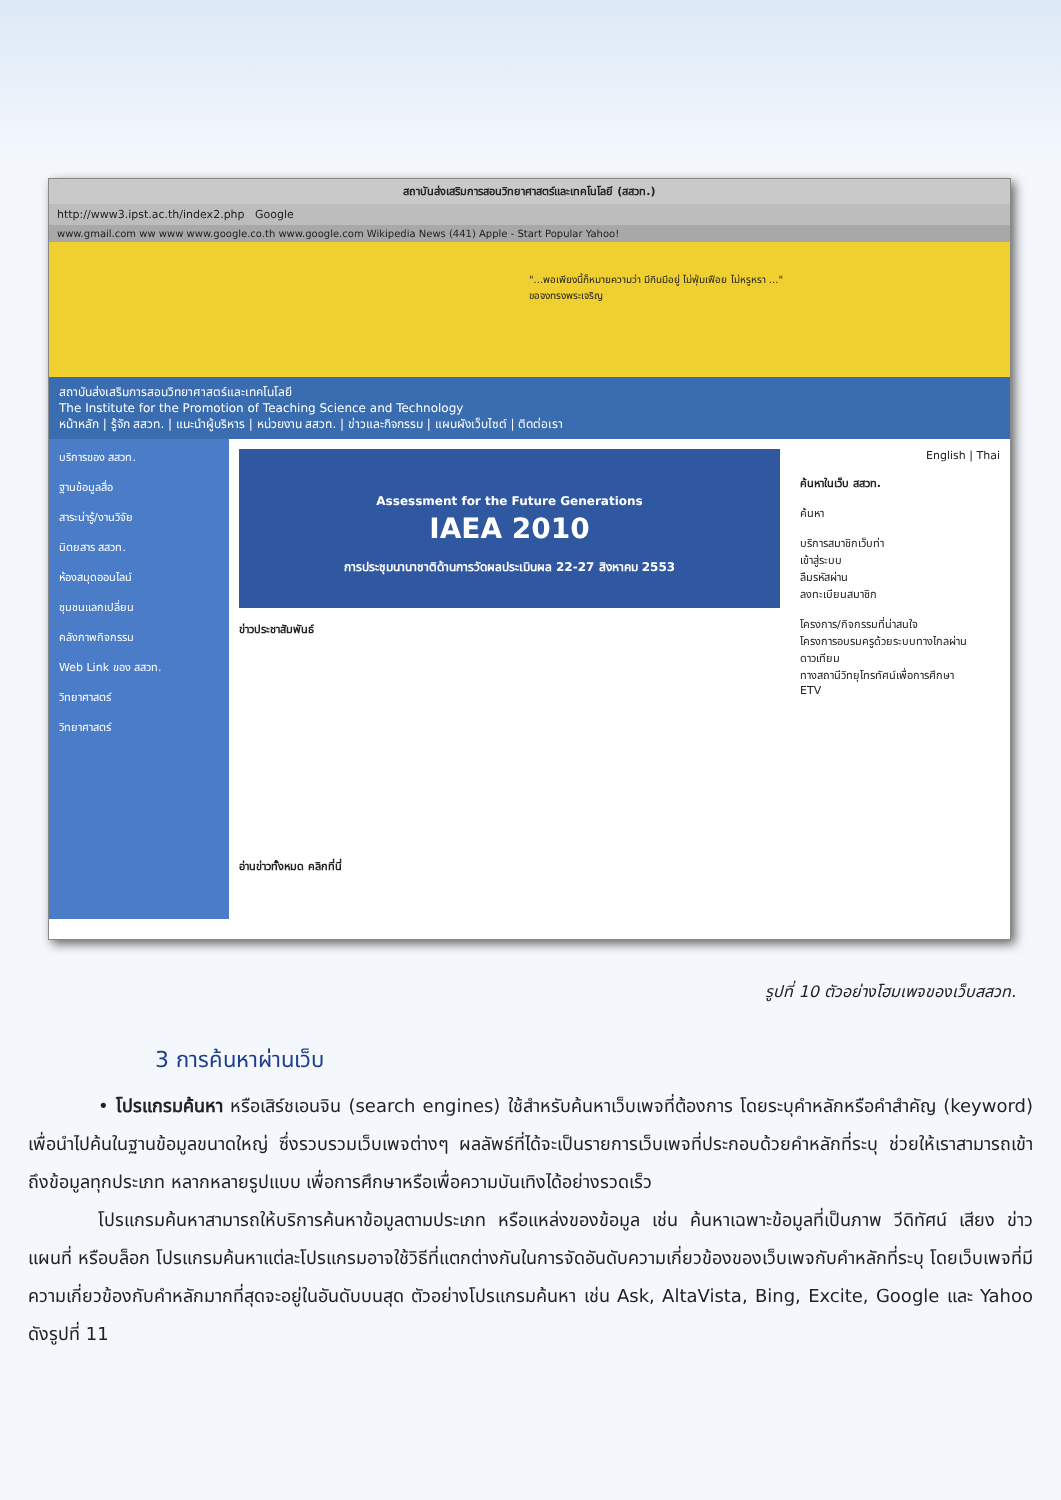สถาบันส่งเสริมการสอนวิทยาศาสตร์และเทคโนโลยี (สสวท.)
http://www3.ipst.ac.th/index2.php Google
www.gmail.com ww www www.google.co.th www.google.com Wikipedia News (441) Apple - Start Popular Yahoo!
"...พอเพียงนี้ก็หมายความว่า มีกินมีอยู่ ไม่ฟุ่มเฟือย ไม่หรูหรา ..."
ขอจงทรงพระเจริญ
สถาบันส่งเสริมการสอนวิทยาศาสตร์และเทคโนโลยี
The Institute for the Promotion of Teaching Science and Technology
หน้าหลัก | รู้จัก สสวท. | แนะนำผู้บริหาร | หน่วยงาน สสวท. | ข่าวและกิจกรรม | แผนผังเว็บไซต์ | ติดต่อเรา
บริการของ สสวท.
ฐานข้อมูลสื่อ
สาระน่ารู้/งานวิจัย
นิตยสาร สสวท.
ห้องสมุดออนไลน์
ชุมชนแลกเปลี่ยน
คลังภาพกิจกรรม
Web Link ของ สสวท.
วิทยาศาสตร์
วิทยาศาสตร์
Assessment for the Future Generations
IAEA 2010
การประชุมนานาชาติด้านการวัดผลประเมินผล 22-27 สิงหาคม 2553
ข่าวประชาสัมพันธ์
อ่านข่าวทั้งหมด คลิกที่นี่
English | Thai
ค้นหาในเว็บ สสวท.
ค้นหา
บริการสมาชิกเว็บท่า
เข้าสู่ระบบ
ลืมรหัสผ่าน
ลงทะเบียนสมาชิก
โครงการ/กิจกรรมที่น่าสนใจ
โครงการอบรมครูด้วยระบบทางไกลผ่านดาวเทียม
ทางสถานีวิทยุโทรทัศน์เพื่อการศึกษา
ETV
รูปที่ 10 ตัวอย่างโฮมเพจของเว็บสสวท.
3 การค้นหาผ่านเว็บ
• โปรแกรมค้นหา หรือเสิร์ชเอนจิน (search engines) ใช้สำหรับค้นหาเว็บเพจที่ต้องการ โดยระบุคำหลักหรือคำสำคัญ (keyword) เพื่อนำไปค้นในฐานข้อมูลขนาดใหญ่ ซึ่งรวบรวมเว็บเพจต่างๆ ผลลัพธ์ที่ได้จะเป็นรายการเว็บเพจที่ประกอบด้วยคำหลักที่ระบุ ช่วยให้เราสามารถเข้าถึงข้อมูลทุกประเภท หลากหลายรูปแบบ เพื่อการศึกษาหรือเพื่อความบันเทิงได้อย่างรวดเร็ว
โปรแกรมค้นหาสามารถให้บริการค้นหาข้อมูลตามประเภท หรือแหล่งของข้อมูล เช่น ค้นหาเฉพาะข้อมูลที่เป็นภาพ วีดิทัศน์ เสียง ข่าว แผนที่ หรือบล็อก โปรแกรมค้นหาแต่ละโปรแกรมอาจใช้วิธีที่แตกต่างกันในการจัดอันดับความเกี่ยวข้องของเว็บเพจกับคำหลักที่ระบุ โดยเว็บเพจที่มีความเกี่ยวข้องกับคำหลักมากที่สุดจะอยู่ในอันดับบนสุด ตัวอย่างโปรแกรมค้นหา เช่น Ask, AltaVista, Bing, Excite, Google และ Yahoo ดังรูปที่ 11